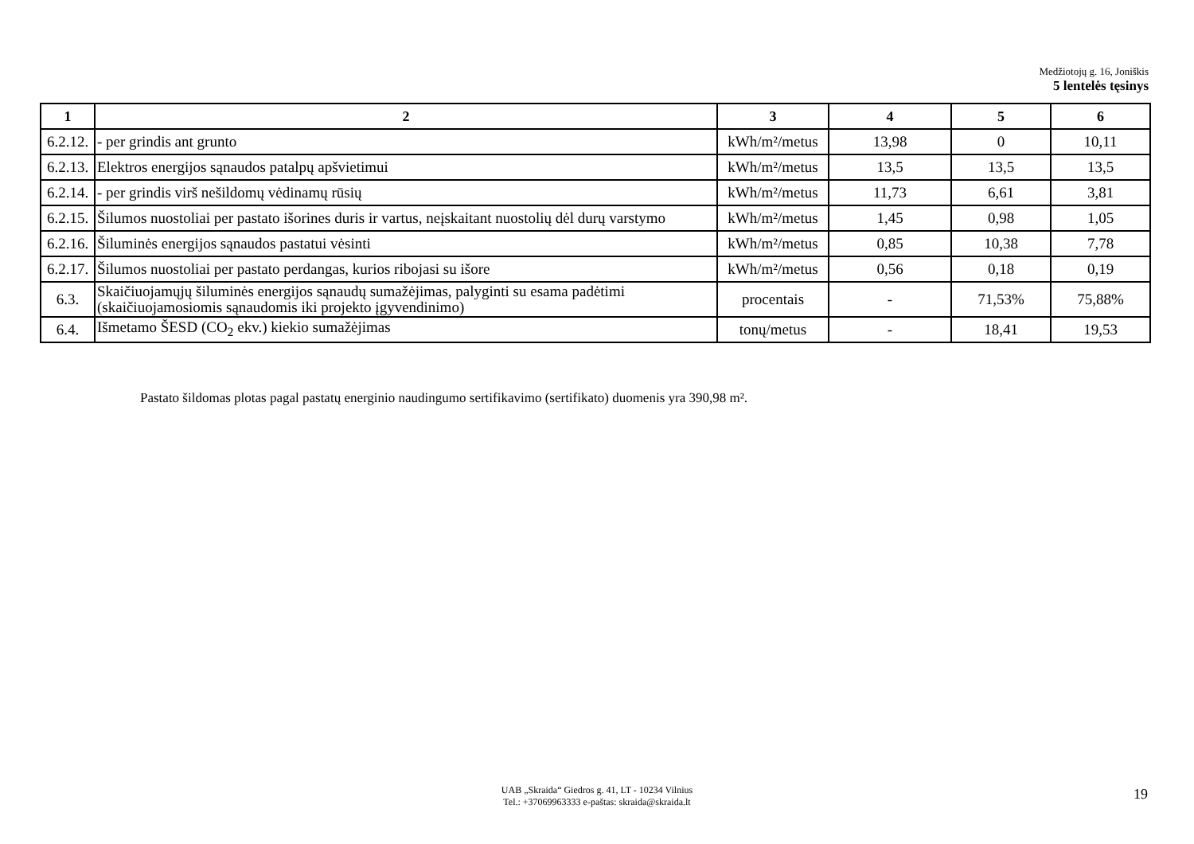Medžiotojų g. 16, Joniškis
5 lentelės tęsinys
| 1 | 2 | 3 | 4 | 5 | 6 |
| --- | --- | --- | --- | --- | --- |
| 6.2.12. | - per grindis ant grunto | kWh/m²/metus | 13,98 | 0 | 10,11 |
| 6.2.13. | Elektros energijos sąnaudos patalpų apšvietimui | kWh/m²/metus | 13,5 | 13,5 | 13,5 |
| 6.2.14. | - per grindis virš nešildomų vėdinamų rūsių | kWh/m²/metus | 11,73 | 6,61 | 3,81 |
| 6.2.15. | Šilumos nuostoliai per pastato išorines duris ir vartus, neįskaitant nuostolių dėl durų varstymo | kWh/m²/metus | 1,45 | 0,98 | 1,05 |
| 6.2.16. | Šiluminės energijos sąnaudos pastatui vėsinti | kWh/m²/metus | 0,85 | 10,38 | 7,78 |
| 6.2.17. | Šilumos nuostoliai per pastato perdangas, kurios ribojasi su išore | kWh/m²/metus | 0,56 | 0,18 | 0,19 |
| 6.3. | Skaičiuojamųjų šiluminės energijos sąnaudų sumažėjimas, palyginti su esama padėtimi (skaičiuojamosiomis sąnaudomis iki projekto įgyvendinimo) | procentais | - | 71,53% | 75,88% |
| 6.4. | Išmetamo ŠESD (CO<sub>2</sub> ekv.) kiekio sumažėjimas | tonų/metus | - | 18,41 | 19,53 |
Pastato šildomas plotas pagal pastatų energinio naudingumo sertifikavimo (sertifikato) duomenis yra 390,98 m².
UAB „Skraida“ Giedros g. 41, LT - 10234 Vilnius
Tel.: +37069963333 e-paštas: skraida@skraida.lt
19